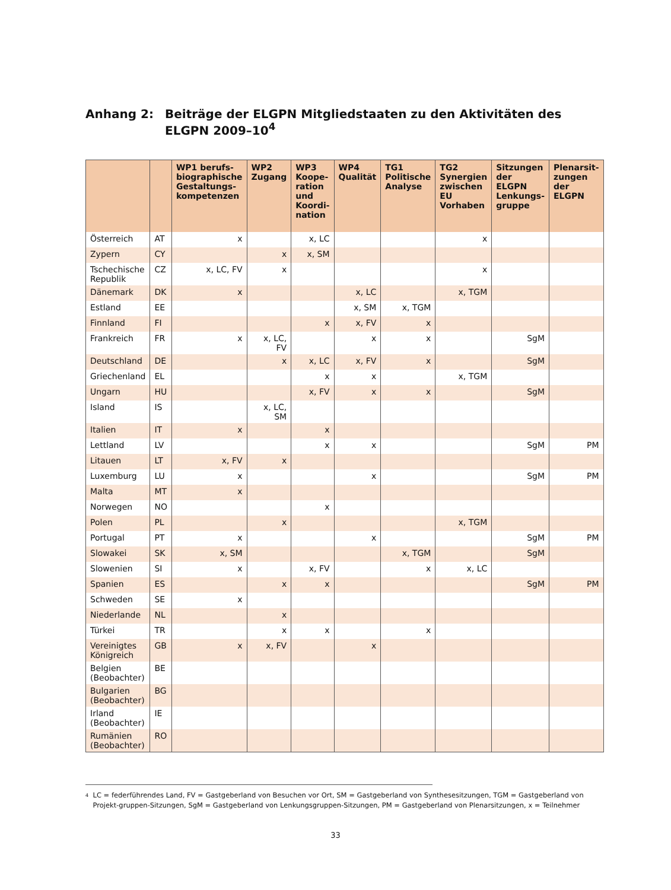Anhang 2: Beiträge der ELGPN Mitgliedstaaten zu den Aktivitäten des
ELGPN 2009–10<sup>4</sup>
| | | WP1 berufs-biographische Gestaltungs-kompetenzen | WP2 Zugang | WP3 Koope-ration und Koordi-nation | WP4 Qualität | TG1 Politische Analyse | TG2 Synergien zwischen EU Vorhaben | Sitzungen der ELGPN Lenkungs-gruppe | Plenarsit-zungen der ELGPN |
| --- | --- | --- | --- | --- | --- | --- | --- | --- | --- |
| Österreich | AT | x | | x, LC | | | x | | |
| Zypern | CY | | x | x, SM | | | | | |
| Tschechische Republik | CZ | x, LC, FV | x | | | | x | | |
| Dänemark | DK | x | | | x, LC | | x, TGM | | |
| Estland | EE | | | | x, SM | x, TGM | | | |
| Finnland | FI | | | x | x, FV | x | | | |
| Frankreich | FR | x | x, LC, FV | | x | x | | SgM | |
| Deutschland | DE | | x | x, LC | x, FV | x | | SgM | |
| Griechenland | EL | | | x | x | | x, TGM | | |
| Ungarn | HU | | | x, FV | x | x | | SgM | |
| Island | IS | | x, LC, SM | | | | | | |
| Italien | IT | x | | x | | | | | |
| Lettland | LV | | | x | x | | | SgM | PM |
| Litauen | LT | x, FV | x | | | | | | |
| Luxemburg | LU | x | | | x | | | SgM | PM |
| Malta | MT | x | | | | | | | |
| Norwegen | NO | | | x | | | | | |
| Polen | PL | | x | | | | x, TGM | | |
| Portugal | PT | x | | | x | | | SgM | PM |
| Slowakei | SK | x, SM | | | | x, TGM | | SgM | |
| Slowenien | SI | x | | x, FV | | x | x, LC | | |
| Spanien | ES | | x | x | | | | SgM | PM |
| Schweden | SE | x | | | | | | | |
| Niederlande | NL | | x | | | | | | |
| Türkei | TR | | x | x | | x | | | |
| Vereinigtes Königreich | GB | x | x, FV | | x | | | | |
| Belgien (Beobachter) | BE | | | | | | | | |
| Bulgarien (Beobachter) | BG | | | | | | | | |
| Irland (Beobachter) | IE | | | | | | | | |
| Rumänien (Beobachter) | RO | | | | | | | | |
<sup>4</sup> LC = federführendes Land, FV = Gastgeberland von Besuchen vor Ort, SM = Gastgeberland von Synthesesitzungen, TGM = Gastgeberland von Projekt-gruppen-Sitzungen, SgM = Gastgeberland von Lenkungsgruppen-Sitzungen, PM = Gastgeberland von Plenarsitzungen, x = Teilnehmer
33